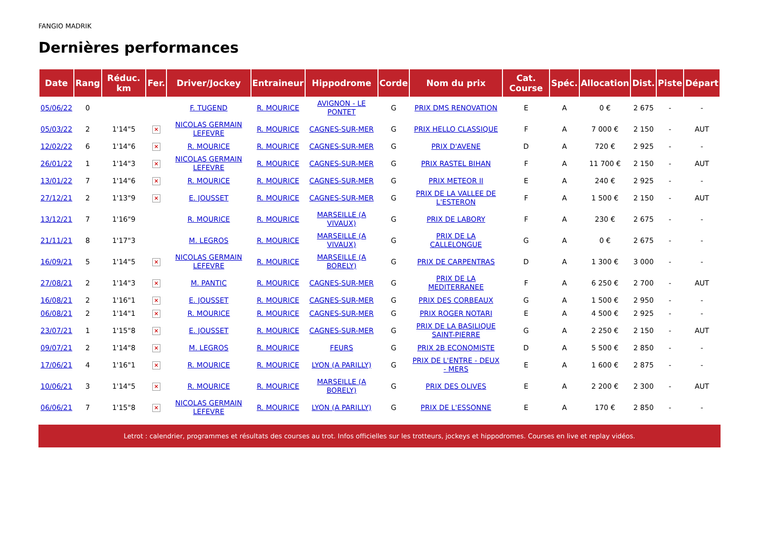FANGIO MADRIK
Dernières performances
| Date | Rang | Réduc. km | Fer. | Driver/Jockey | Entraineur | Hippodrome | Corde | Nom du prix | Cat. Course | Spéc. | Allocation | Dist. | Piste | Départ |
| --- | --- | --- | --- | --- | --- | --- | --- | --- | --- | --- | --- | --- | --- | --- |
| 05/06/22 | 0 | | | F. TUGEND | R. MOURICE | AVIGNON - LE PONTET | G | PRIX DMS RENOVATION | E | A | 0 € | 2 675 | - | - |
| 05/03/22 | 2 | 1'14"5 | × | NICOLAS GERMAIN LEFEVRE | R. MOURICE | CAGNES-SUR-MER | G | PRIX HELLO CLASSIQUE | F | A | 7 000 € | 2 150 | - | AUT |
| 12/02/22 | 6 | 1'14"6 | × | R. MOURICE | R. MOURICE | CAGNES-SUR-MER | G | PRIX D'AVENE | D | A | 720 € | 2 925 | - | - |
| 26/01/22 | 1 | 1'14"3 | × | NICOLAS GERMAIN LEFEVRE | R. MOURICE | CAGNES-SUR-MER | G | PRIX RASTEL BIHAN | F | A | 11 700 € | 2 150 | - | AUT |
| 13/01/22 | 7 | 1'14"6 | × | R. MOURICE | R. MOURICE | CAGNES-SUR-MER | G | PRIX METEOR II | E | A | 240 € | 2 925 | - | - |
| 27/12/21 | 2 | 1'13"9 | × | E. JOUSSET | R. MOURICE | CAGNES-SUR-MER | G | PRIX DE LA VALLEE DE L'ESTERON | F | A | 1 500 € | 2 150 | - | AUT |
| 13/12/21 | 7 | 1'16"9 | | R. MOURICE | R. MOURICE | MARSEILLE (A VIVAUX) | G | PRIX DE LABORY | F | A | 230 € | 2 675 | - | - |
| 21/11/21 | 8 | 1'17"3 | | M. LEGROS | R. MOURICE | MARSEILLE (A VIVAUX) | G | PRIX DE LA CALLELONGUE | G | A | 0 € | 2 675 | - | - |
| 16/09/21 | 5 | 1'14"5 | × | NICOLAS GERMAIN LEFEVRE | R. MOURICE | MARSEILLE (A BORELY) | G | PRIX DE CARPENTRAS | D | A | 1 300 € | 3 000 | - | - |
| 27/08/21 | 2 | 1'14"3 | × | M. PANTIC | R. MOURICE | CAGNES-SUR-MER | G | PRIX DE LA MEDITERRANEE | F | A | 6 250 € | 2 700 | - | AUT |
| 16/08/21 | 2 | 1'16"1 | × | E. JOUSSET | R. MOURICE | CAGNES-SUR-MER | G | PRIX DES CORBEAUX | G | A | 1 500 € | 2 950 | - | - |
| 06/08/21 | 2 | 1'14"1 | × | R. MOURICE | R. MOURICE | CAGNES-SUR-MER | G | PRIX ROGER NOTARI | E | A | 4 500 € | 2 925 | - | - |
| 23/07/21 | 1 | 1'15"8 | × | E. JOUSSET | R. MOURICE | CAGNES-SUR-MER | G | PRIX DE LA BASILIQUE SAINT-PIERRE | G | A | 2 250 € | 2 150 | - | AUT |
| 09/07/21 | 2 | 1'14"8 | × | M. LEGROS | R. MOURICE | FEURS | G | PRIX 2B ECONOMISTE | D | A | 5 500 € | 2 850 | - | - |
| 17/06/21 | 4 | 1'16"1 | × | R. MOURICE | R. MOURICE | LYON (A PARILLY) | G | PRIX DE L'ENTRE - DEUX - MERS | E | A | 1 600 € | 2 875 | - | - |
| 10/06/21 | 3 | 1'14"5 | × | R. MOURICE | R. MOURICE | MARSEILLE (A BORELY) | G | PRIX DES OLIVES | E | A | 2 200 € | 2 300 | - | AUT |
| 06/06/21 | 7 | 1'15"8 | × | NICOLAS GERMAIN LEFEVRE | R. MOURICE | LYON (A PARILLY) | G | PRIX DE L'ESSONNE | E | A | 170 € | 2 850 | - | - |
Letrot : calendrier, programmes et résultats des courses au trot. Infos officielles sur les trotteurs, jockeys et hippodromes. Courses en live et replay vidéos.